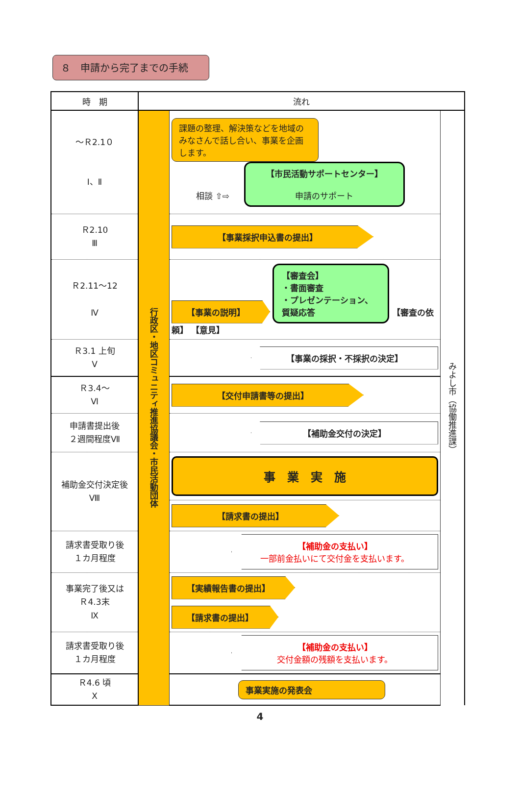８　申請から完了までの手続
| 時 期 | 流れ | | |
| --- | --- | --- | --- |
| ～Ｒ2.1０ Ⅰ、Ⅱ | 行政区・地区コミュニティ推進協議会・市民活動団体 | 課題の整理、解決策などを地域のみなさんで話し合い、事業を企画します。 相談 ⇧⇨ 【市民活動サポートセンター】 申請のサポート | みよし市（協働推進課） |
| Ｒ2.10 Ⅲ | | 【事業採択申込書の提出】 | |
| Ｒ2.11～12 Ⅳ | | 【事業の説明】 【審査会】 ・書面審査 ・プレゼンテーション、質疑応答 【審査の依頼】 【意見】 | |
| Ｒ3.1 上旬 Ⅴ | | 【事業の採択・不採択の決定】 | |
| Ｒ3.4～ Ⅵ | | 【交付申請書等の提出】 | |
| 申請書提出後 ２週間程度Ⅶ | | 【補助金交付の決定】 | |
| 補助金交付決定後 Ⅷ | | 事 業 実 施 | |
| | | 【請求書の提出】 | |
| 請求書受取り後 １カ月程度 | | 【補助金の支払い】 一部前金払いにて交付金を支払います。 | |
| 事業完了後又は Ｒ4.3末 Ⅸ | | 【実績報告書の提出】 | |
| | | 【請求書の提出】 | |
| 請求書受取り後 １カ月程度 | | 【補助金の支払い】 交付金額の残額を支払います。 | |
| Ｒ4.6 頃 Ⅹ | | 事業実施の発表会 | |
4